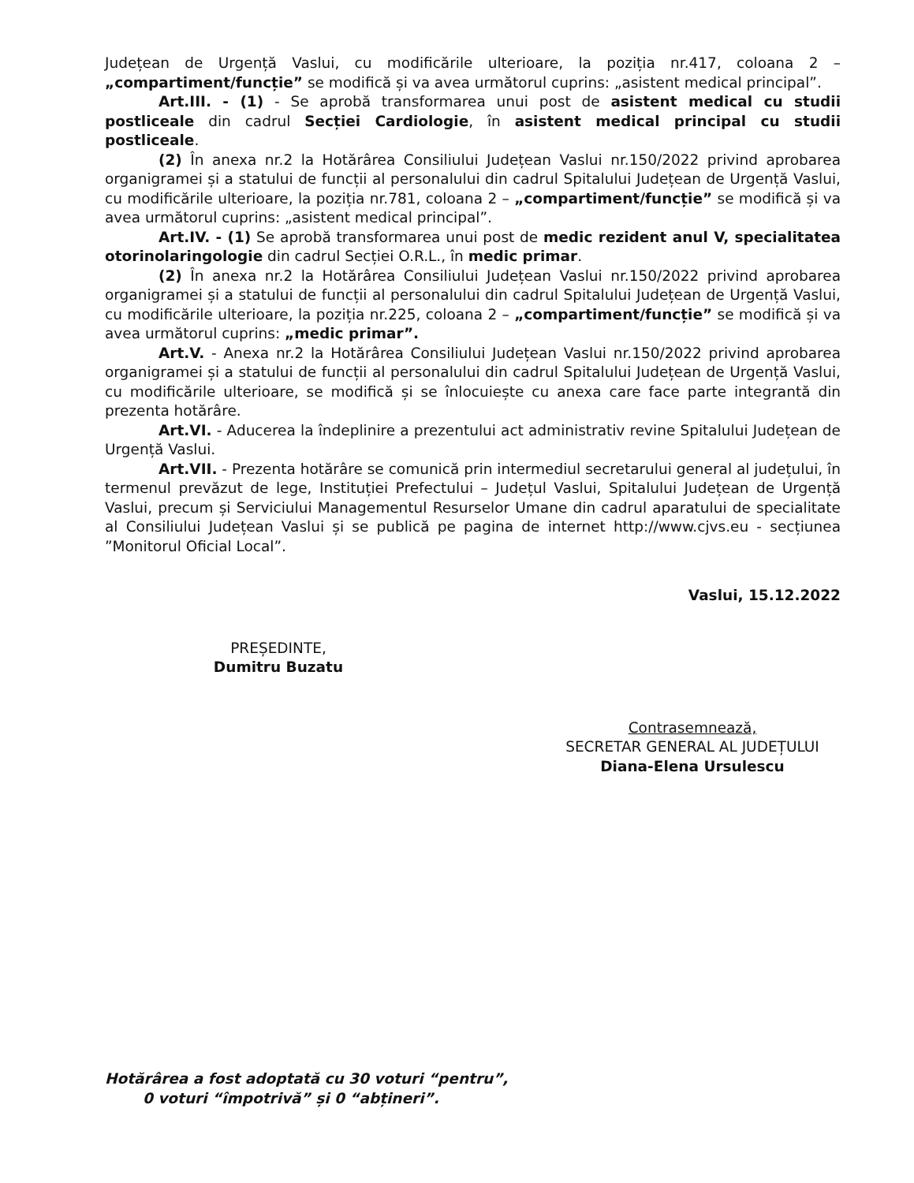Județean de Urgență Vaslui, cu modificările ulterioare, la poziția nr.417, coloana 2 – „compartiment/funcție” se modifică și va avea următorul cuprins: „asistent medical principal”.
Art.III. - (1) - Se aprobă transformarea unui post de asistent medical cu studii postliceale din cadrul Secției Cardiologie, în asistent medical principal cu studii postliceale.
(2) În anexa nr.2 la Hotărârea Consiliului Județean Vaslui nr.150/2022 privind aprobarea organigramei și a statului de funcții al personalului din cadrul Spitalului Județean de Urgență Vaslui, cu modificările ulterioare, la poziția nr.781, coloana 2 – „compartiment/funcție” se modifică și va avea următorul cuprins: „asistent medical principal”.
Art.IV. - (1) Se aprobă transformarea unui post de medic rezident anul V, specialitatea otorinolaringologie din cadrul Secției O.R.L., în medic primar.
(2) În anexa nr.2 la Hotărârea Consiliului Județean Vaslui nr.150/2022 privind aprobarea organigramei și a statului de funcții al personalului din cadrul Spitalului Județean de Urgență Vaslui, cu modificările ulterioare, la poziția nr.225, coloana 2 – „compartiment/funcție” se modifică și va avea următorul cuprins: „medic primar”.
Art.V. - Anexa nr.2 la Hotărârea Consiliului Județean Vaslui nr.150/2022 privind aprobarea organigramei și a statului de funcții al personalului din cadrul Spitalului Județean de Urgență Vaslui, cu modificările ulterioare, se modifică și se înlocuiește cu anexa care face parte integrantă din prezenta hotărâre.
Art.VI. - Aducerea la îndeplinire a prezentului act administrativ revine Spitalului Județean de Urgență Vaslui.
Art.VII. - Prezenta hotărâre se comunică prin intermediul secretarului general al județului, în termenul prevăzut de lege, Instituției Prefectului – Județul Vaslui, Spitalului Județean de Urgență Vaslui, precum și Serviciului Managementul Resurselor Umane din cadrul aparatului de specialitate al Consiliului Județean Vaslui și se publică pe pagina de internet http://www.cjvs.eu - secțiunea ”Monitorul Oficial Local”.
Vaslui, 15.12.2022
PREȘEDINTE,
Dumitru Buzatu
Contrasemnează,
SECRETAR GENERAL AL JUDEȚULUI
Diana-Elena Ursulescu
Hotărârea a fost adoptată cu 30 voturi “pentru”,
0 voturi “împotrivă” și 0 “abțineri”.